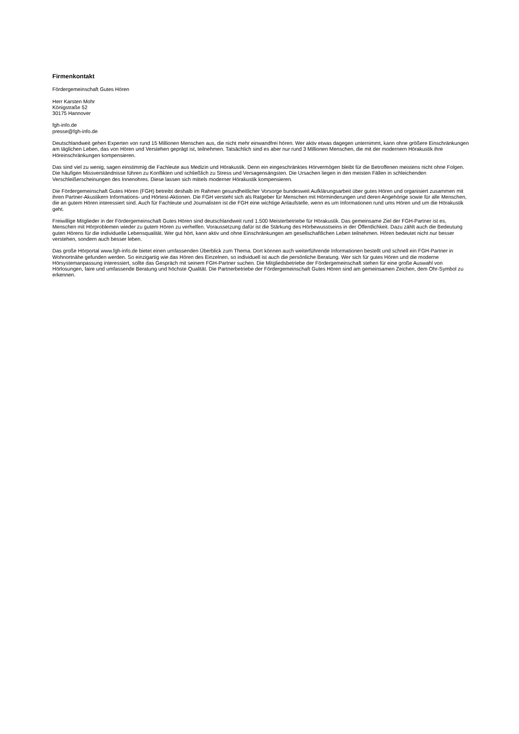Firmenkontakt
Fördergemeinschaft Gutes Hören
Herr Karsten Mohr
Königstraße 52
30175 Hannover
fgh-info.de
presse@fgh-info.de
Deutschlandweit gehen Experten von rund 15 Millionen Menschen aus, die nicht mehr einwandfrei hören. Wer aktiv etwas dagegen unternimmt, kann ohne größere Einschränkungen am täglichen Leben, das von Hören und Verstehen geprägt ist, teilnehmen. Tatsächlich sind es aber nur rund 3 Millionen Menschen, die mit der modernern Hörakustik ihre Höreinschränkungen kompensieren.
Das sind viel zu wenig, sagen einstimmig die Fachleute aus Medizin und Hörakustik. Denn ein eingeschränktes Hörvermögen bleibt für die Betroffenen meistens nicht ohne Folgen. Die häufigen Missverständnisse führen zu Konflikten und schließlich zu Stress und Versagensängsten. Die Ursachen liegen in den meisten Fällen in schleichenden Verschleißerscheinungen des Innenohres. Diese lassen sich mittels moderner Hörakustik kompensieren.
Die Fördergemeinschaft Gutes Hören (FGH) betreibt deshalb im Rahmen gesundheitlicher Vorsorge bundesweit Aufklärungsarbeit über gutes Hören und organisiert zusammen mit ihren Partner-Akustikern Informations- und Hörtest-Aktionen. Die FGH versteht sich als Ratgeber für Menschen mit Hörminderungen und deren Angehörige sowie für alle Menschen, die an gutem Hören interessiert sind. Auch für Fachleute und Journalisten ist die FGH eine wichtige Anlaufstelle, wenn es um Informationen rund ums Hören und um die Hörakustik geht.
Freiwillige Mitglieder in der Fördergemeinschaft Gutes Hören sind deutschlandweit rund 1.500 Meisterbetriebe für Hörakustik. Das gemeinsame Ziel der FGH-Partner ist es, Menschen mit Hörproblemen wieder zu gutem Hören zu verhelfen. Voraussetzung dafür ist die Stärkung des Hörbewusstseins in der Öffentlichkeit. Dazu zählt auch die Bedeutung guten Hörens für die individuelle Lebensqualität. Wer gut hört, kann aktiv und ohne Einschränkungen am gesellschaftlichen Leben teilnehmen. Hören bedeutet nicht nur besser verstehen, sondern auch besser leben.
Das große Hörportal www.fgh-info.de bietet einen umfassenden Überblick zum Thema. Dort können auch weiterführende Informationen bestellt und schnell ein FGH-Partner in Wohnortnähe gefunden werden. So einzigartig wie das Hören des Einzelnen, so individuell ist auch die persönliche Beratung. Wer sich für gutes Hören und die moderne Hörsystemanpassung interessiert, sollte das Gespräch mit seinem FGH-Partner suchen. Die Mitgliedsbetriebe der Fördergemeinschaft stehen für eine große Auswahl von Hörlosungen, faire und umfassende Beratung und höchste Qualität. Die Partnerbetriebe der Fördergemeinschaft Gutes Hören sind am gemeinsamen Zeichen, dem Ohr-Symbol zu erkennen.